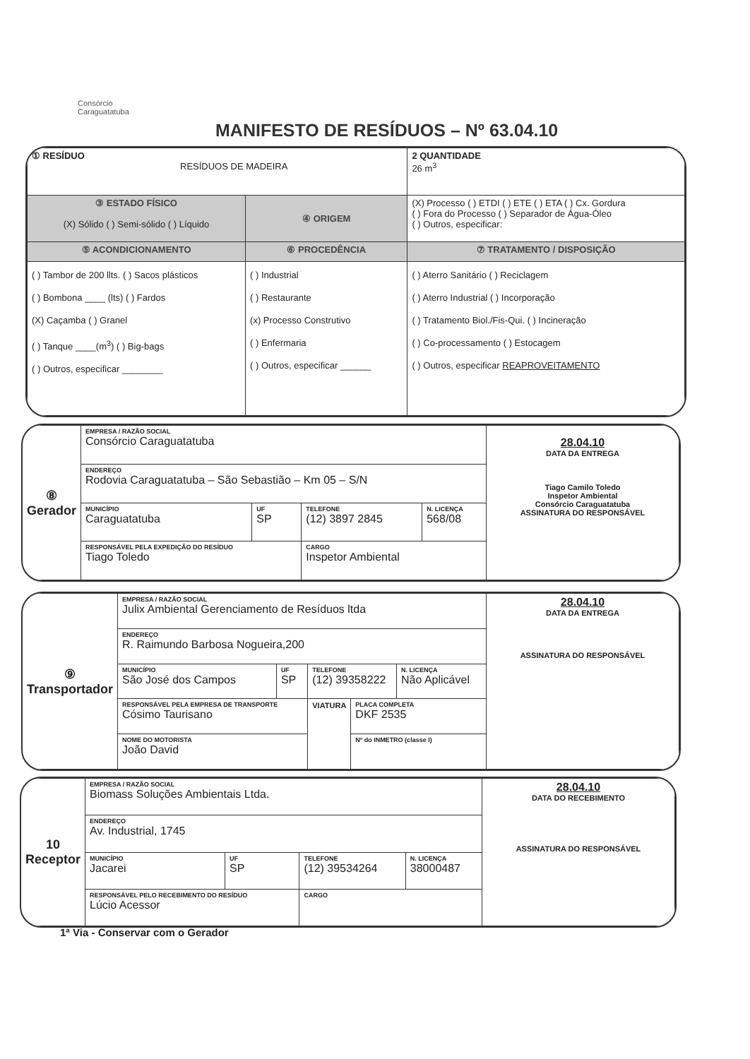Consórcio
Caraguatatuba
MANIFESTO DE RESÍDUOS – Nº 63.04.10
| ① RESÍDUO RESÍDUOS DE MADEIRA | | 2 QUANTIDADE 26 m<sup>3</sup> |
| ③ ESTADO FÍSICO (X) Sólido ( ) Semi-sólido ( ) Líquido | ④ ORIGEM | (X) Processo ( ) ETDI ( ) ETE ( ) ETA ( ) Cx. Gordura ( ) Fora do Processo ( ) Separador de Água-Óleo ( ) Outros, especificar: |
| ⑤ ACONDICIONAMENTO | ⑥ PROCEDÊNCIA | ⑦ TRATAMENTO / DISPOSIÇÃO |
| ( ) Tambor de 200 llts. ( ) Sacos plásticos ( ) Bombona ____ (lts) ( ) Fardos (X) Caçamba ( ) Granel ( ) Tanque ____(m<sup>3</sup>) ( ) Big-bags ( ) Outros, especificar ________ | ( ) Industrial ( ) Restaurante (x) Processo Construtivo ( ) Enfermaria ( ) Outros, especificar ______ | ( ) Aterro Sanitário ( ) Reciclagem ( ) Aterro Industrial ( ) Incorporação ( ) Tratamento Biol./Fis-Qui. ( ) Incineração ( ) Co-processamento ( ) Estocagem ( ) Outros, especificar REAPROVEITAMENTO |
| ⑧ Gerador | EMPRESA / RAZÃO SOCIAL Consórcio Caraguatatuba | | | | 28.04.10 DATA DA ENTREGA Tiago Camilo Toledo Inspetor Ambiental Consórcio Caraguatatuba ASSINATURA DO RESPONSÁVEL |
| | ENDEREÇO Rodovia Caraguatatuba – São Sebastião – Km 05 – S/N | | | | |
| | MUNICÍPIO Caraguatatuba | UF SP | TELEFONE (12) 3897 2845 | N. LICENÇA 568/08 | |
| | RESPONSÁVEL PELA EXPEDIÇÃO DO RESÍDUO Tiago Toledo | | CARGO Inspetor Ambiental | | |
| ⑨ Transportador | EMPRESA / RAZÃO SOCIAL Julix Ambiental Gerenciamento de Resíduos ltda | | | | | 28.04.10 DATA DA ENTREGA ASSINATURA DO RESPONSÁVEL |
| | ENDEREÇO R. Raimundo Barbosa Nogueira,200 | | | | | |
| | MUNICÍPIO São José dos Campos | UF SP | TELEFONE (12) 39358222 | | N. LICENÇA Não Aplicável | |
| | RESPONSÁVEL PELA EMPRESA DE TRANSPORTE Cósimo Taurisano | | VIATURA | PLACA COMPLETA DKF 2535 | | |
| | NOME DO MOTORISTA João David | | | Nº do INMETRO (classe I) | | |
| 10 Receptor | EMPRESA / RAZÃO SOCIAL Biomass Soluções Ambientais Ltda. | | | | 28.04.10 DATA DO RECEBIMENTO ASSINATURA DO RESPONSÁVEL |
| | ENDEREÇO Av. Industrial, 1745 | | | | |
| | MUNICÍPIO Jacarei | UF SP | TELEFONE (12) 39534264 | N. LICENÇA 38000487 | |
| | RESPONSÁVEL PELO RECEBIMENTO DO RESÍDUO Lúcio Acessor | | CARGO | | |
1ª Via - Conservar com o Gerador